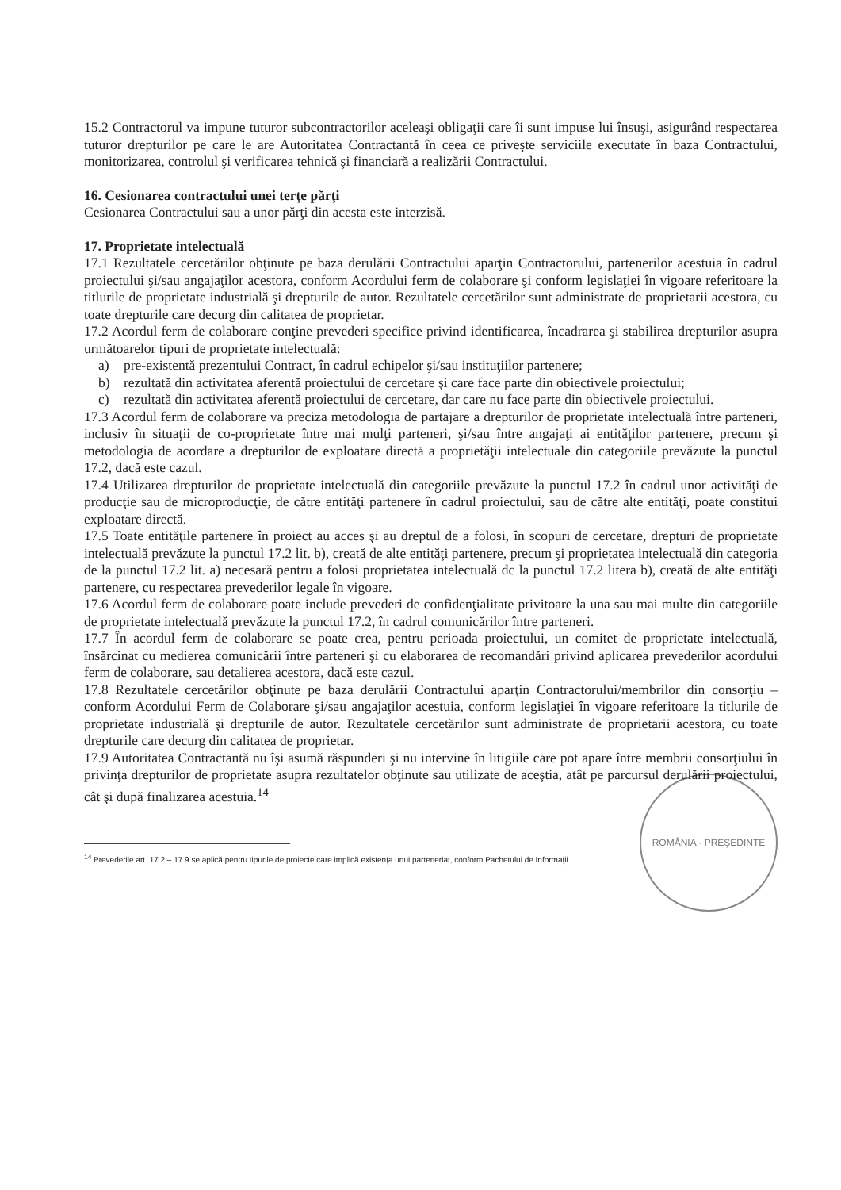15.2 Contractorul va impune tuturor subcontractorilor aceleaşi obligaţii care îi sunt impuse lui însuşi, asigurând respectarea tuturor drepturilor pe care le are Autoritatea Contractantă în ceea ce priveşte serviciile executate în baza Contractului, monitorizarea, controlul şi verificarea tehnică şi financiară a realizării Contractului.
16. Cesionarea contractului unei terţe părţi
Cesionarea Contractului sau a unor părţi din acesta este interzisă.
17. Proprietate intelectuală
17.1 Rezultatele cercetărilor obţinute pe baza derulării Contractului aparţin Contractorului, partenerilor acestuia în cadrul proiectului şi/sau angajaţilor acestora, conform Acordului ferm de colaborare şi conform legislaţiei în vigoare referitoare la titlurile de proprietate industrială şi drepturile de autor. Rezultatele cercetărilor sunt administrate de proprietarii acestora, cu toate drepturile care decurg din calitatea de proprietar.
17.2 Acordul ferm de colaborare conţine prevederi specifice privind identificarea, încadrarea şi stabilirea drepturilor asupra următoarelor tipuri de proprietate intelectuală:
a) pre-existentă prezentului Contract, în cadrul echipelor şi/sau instituţiilor partenere;
b) rezultată din activitatea aferentă proiectului de cercetare şi care face parte din obiectivele proiectului;
c) rezultată din activitatea aferentă proiectului de cercetare, dar care nu face parte din obiectivele proiectului.
17.3 Acordul ferm de colaborare va preciza metodologia de partajare a drepturilor de proprietate intelectuală între parteneri, inclusiv în situaţii de co-proprietate între mai mulţi parteneri, şi/sau între angajaţi ai entităţilor partenere, precum şi metodologia de acordare a drepturilor de exploatare directă a proprietăţii intelectuale din categoriile prevăzute la punctul 17.2, dacă este cazul.
17.4 Utilizarea drepturilor de proprietate intelectuală din categoriile prevăzute la punctul 17.2 în cadrul unor activităţi de producţie sau de microproducţie, de către entităţi partenere în cadrul proiectului, sau de către alte entităţi, poate constitui exploatare directă.
17.5 Toate entităţile partenere în proiect au acces şi au dreptul de a folosi, în scopuri de cercetare, drepturi de proprietate intelectuală prevăzute la punctul 17.2 lit. b), creată de alte entităţi partenere, precum şi proprietatea intelectuală din categoria de la punctul 17.2 lit. a) necesară pentru a folosi proprietatea intelectuală dc la punctul 17.2 litera b), creată de alte entităţi partenere, cu respectarea prevederilor legale în vigoare.
17.6 Acordul ferm de colaborare poate include prevederi de confidenţialitate privitoare la una sau mai multe din categoriile de proprietate intelectuală prevăzute la punctul 17.2, în cadrul comunicărilor între parteneri.
17.7 În acordul ferm de colaborare se poate crea, pentru perioada proiectului, un comitet de proprietate intelectuală, însărcinat cu medierea comunicării între parteneri şi cu elaborarea de recomandări privind aplicarea prevederilor acordului ferm de colaborare, sau detalierea acestora, dacă este cazul.
17.8 Rezultatele cercetărilor obţinute pe baza derulării Contractului aparţin Contractorului/membrilor din consorţiu – conform Acordului Ferm de Colaborare şi/sau angajaţilor acestuia, conform legislaţiei în vigoare referitoare la titlurile de proprietate industrială şi drepturile de autor. Rezultatele cercetărilor sunt administrate de proprietarii acestora, cu toate drepturile care decurg din calitatea de proprietar.
17.9 Autoritatea Contractantă nu îşi asumă răspunderi şi nu intervine în litigiile care pot apare între membrii consorţiului în privinţa drepturilor de proprietate asupra rezultatelor obţinute sau utilizate de aceştia, atât pe parcursul derulării proiectului, cât şi după finalizarea acestuia.<sup>14</sup>
ROMÂNIA · PREŞEDINTE
<sup>14</sup> Prevederile art. 17.2 – 17.9 se aplică pentru tipurile de proiecte care implică existenţa unui parteneriat, conform Pachetului de Informaţii.